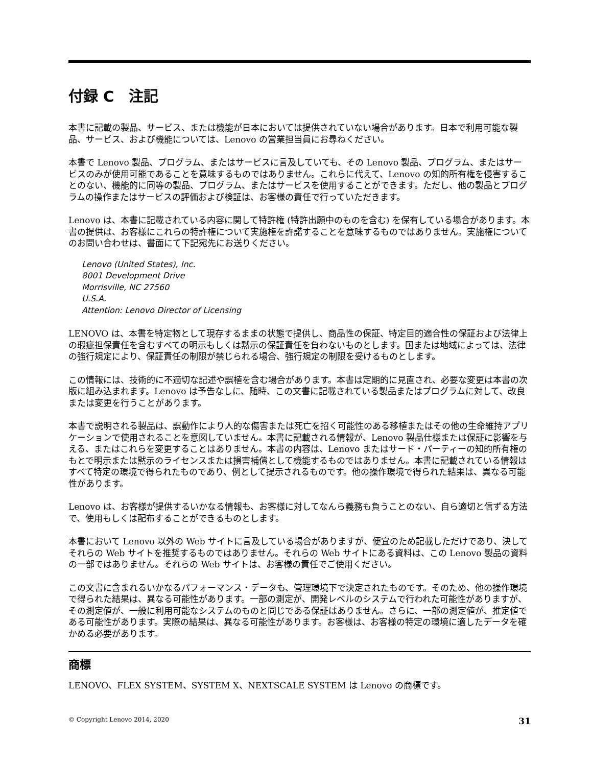付録 C　注記
本書に記載の製品、サービス、または機能が日本においては提供されていない場合があります。日本で利用可能な製品、サービス、および機能については、Lenovo の営業担当員にお尋ねください。
本書で Lenovo 製品、プログラム、またはサービスに言及していても、その Lenovo 製品、プログラム、またはサービスのみが使用可能であることを意味するものではありません。これらに代えて、Lenovo の知的所有権を侵害することのない、機能的に同等の製品、プログラム、またはサービスを使用することができます。ただし、他の製品とプログラムの操作またはサービスの評価および検証は、お客様の責任で行っていただきます。
Lenovo は、本書に記載されている内容に関して特許権 (特許出願中のものを含む) を保有している場合があります。本書の提供は、お客様にこれらの特許権について実施権を許諾することを意味するものではありません。実施権についてのお問い合わせは、書面にて下記宛先にお送りください。
Lenovo (United States), Inc.
8001 Development Drive
Morrisville, NC 27560
U.S.A.
Attention: Lenovo Director of Licensing
LENOVO は、本書を特定物として現存するままの状態で提供し、商品性の保証、特定目的適合性の保証および法律上の瑕疵担保責任を含むすべての明示もしくは黙示の保証責任を負わないものとします。国または地域によっては、法律の強行規定により、保証責任の制限が禁じられる場合、強行規定の制限を受けるものとします。
この情報には、技術的に不適切な記述や誤植を含む場合があります。本書は定期的に見直され、必要な変更は本書の次版に組み込まれます。Lenovo は予告なしに、随時、この文書に記載されている製品またはプログラムに対して、改良または変更を行うことがあります。
本書で説明される製品は、誤動作により人的な傷害または死亡を招く可能性のある移植またはその他の生命維持アプリケーションで使用されることを意図していません。本書に記載される情報が、Lenovo 製品仕様または保証に影響を与える、またはこれらを変更することはありません。本書の内容は、Lenovo またはサード・パーティーの知的所有権のもとで明示または黙示のライセンスまたは損害補償として機能するものではありません。本書に記載されている情報はすべて特定の環境で得られたものであり、例として提示されるものです。他の操作環境で得られた結果は、異なる可能性があります。
Lenovo は、お客様が提供するいかなる情報も、お客様に対してなんら義務も負うことのない、自ら適切と信ずる方法で、使用もしくは配布することができるものとします。
本書において Lenovo 以外の Web サイトに言及している場合がありますが、便宜のため記載しただけであり、決してそれらの Web サイトを推奨するものではありません。それらの Web サイトにある資料は、この Lenovo 製品の資料の一部ではありません。それらの Web サイトは、お客様の責任でご使用ください。
この文書に含まれるいかなるパフォーマンス・データも、管理環境下で決定されたものです。そのため、他の操作環境で得られた結果は、異なる可能性があります。一部の測定が、開発レベルのシステムで行われた可能性がありますが、その測定値が、一般に利用可能なシステムのものと同じである保証はありません。さらに、一部の測定値が、推定値である可能性があります。実際の結果は、異なる可能性があります。お客様は、お客様の特定の環境に適したデータを確かめる必要があります。
商標
LENOVO、FLEX SYSTEM、SYSTEM X、NEXTSCALE SYSTEM は Lenovo の商標です。
© Copyright Lenovo 2014, 2020 31